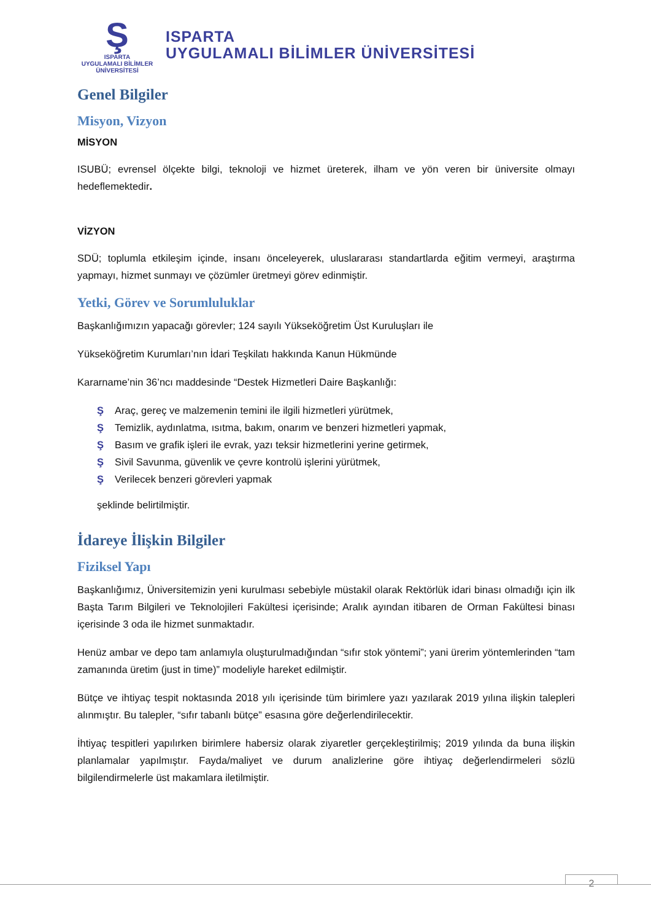Ş
ISPARTA
UYGULAMALI BİLİMLER
ÜNİVERSİTESİ
ISPARTA
UYGULAMALI BİLİMLER ÜNİVERSİTESİ
Genel Bilgiler
Misyon, Vizyon
MİSYON
ISUBÜ; evrensel ölçekte bilgi, teknoloji ve hizmet üreterek, ilham ve yön veren bir üniversite olmayı hedeflemektedir.
VİZYON
SDÜ; toplumla etkileşim içinde, insanı önceleyerek, uluslararası standartlarda eğitim vermeyi, araştırma yapmayı, hizmet sunmayı ve çözümler üretmeyi görev edinmiştir.
Yetki, Görev ve Sorumluluklar
Başkanlığımızın yapacağı görevler; 124 sayılı Yükseköğretim Üst Kuruluşları ile
Yükseköğretim Kurumları’nın İdari Teşkilatı hakkında Kanun Hükmünde
Kararname’nin 36’ncı maddesinde “Destek Hizmetleri Daire Başkanlığı:
Ş Araç, gereç ve malzemenin temini ile ilgili hizmetleri yürütmek,
Ş Temizlik, aydınlatma, ısıtma, bakım, onarım ve benzeri hizmetleri yapmak,
Ş Basım ve grafik işleri ile evrak, yazı teksir hizmetlerini yerine getirmek,
Ş Sivil Savunma, güvenlik ve çevre kontrolü işlerini yürütmek,
Ş Verilecek benzeri görevleri yapmak
şeklinde belirtilmiştir.
İdareye İlişkin Bilgiler
Fiziksel Yapı
Başkanlığımız, Üniversitemizin yeni kurulması sebebiyle müstakil olarak Rektörlük idari binası olmadığı için ilk Başta Tarım Bilgileri ve Teknolojileri Fakültesi içerisinde; Aralık ayından itibaren de Orman Fakültesi binası içerisinde 3 oda ile hizmet sunmaktadır.
Henüz ambar ve depo tam anlamıyla oluşturulmadığından “sıfır stok yöntemi”; yani ürerim yöntemlerinden “tam zamanında üretim (just in time)” modeliyle hareket edilmiştir.
Bütçe ve ihtiyaç tespit noktasında 2018 yılı içerisinde tüm birimlere yazı yazılarak 2019 yılına ilişkin talepleri alınmıştır. Bu talepler, “sıfır tabanlı bütçe” esasına göre değerlendirilecektir.
İhtiyaç tespitleri yapılırken birimlere habersiz olarak ziyaretler gerçekleştirilmiş; 2019 yılında da buna ilişkin planlamalar yapılmıştır. Fayda/maliyet ve durum analizlerine göre ihtiyaç değerlendirmeleri sözlü bilgilendirmelerle üst makamlara iletilmiştir.
2